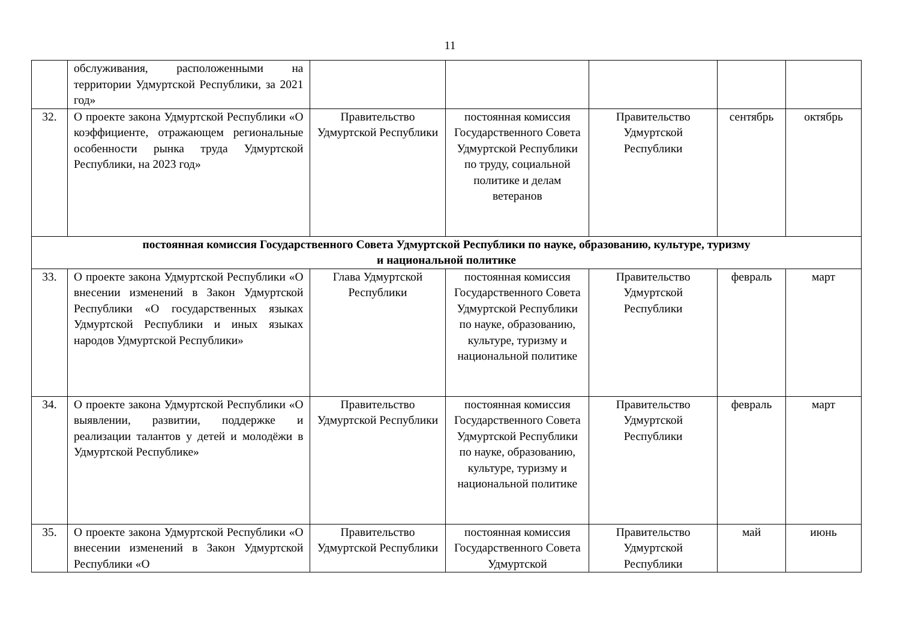11
| | обслуживания, расположенными на территории Удмуртской Республики, за 2021 год» | | | | | |
| 32. | О проекте закона Удмуртской Республики «О коэффициенте, отражающем региональные особенности рынка труда Удмуртской Республики, на 2023 год» | Правительство Удмуртской Республики | постоянная комиссия Государственного Совета Удмуртской Республики по труду, социальной политике и делам ветеранов | Правительство Удмуртской Республики | сентябрь | октябрь |
| постоянная комиссия Государственного Совета Удмуртской Республики по науке, образованию, культуре, туризму и национальной политике | | | | | | |
| 33. | О проекте закона Удмуртской Республики «О внесении изменений в Закон Удмуртской Республики «О государственных языках Удмуртской Республики и иных языках народов Удмуртской Республики» | Глава Удмуртской Республики | постоянная комиссия Государственного Совета Удмуртской Республики по науке, образованию, культуре, туризму и национальной политике | Правительство Удмуртской Республики | февраль | март |
| 34. | О проекте закона Удмуртской Республики «О выявлении, развитии, поддержке и реализации талантов у детей и молодёжи в Удмуртской Республике» | Правительство Удмуртской Республики | постоянная комиссия Государственного Совета Удмуртской Республики по науке, образованию, культуре, туризму и национальной политике | Правительство Удмуртской Республики | февраль | март |
| 35. | О проекте закона Удмуртской Республики «О внесении изменений в Закон Удмуртской Республики «О | Правительство Удмуртской Республики | постоянная комиссия Государственного Совета Удмуртской | Правительство Удмуртской Республики | май | июнь |